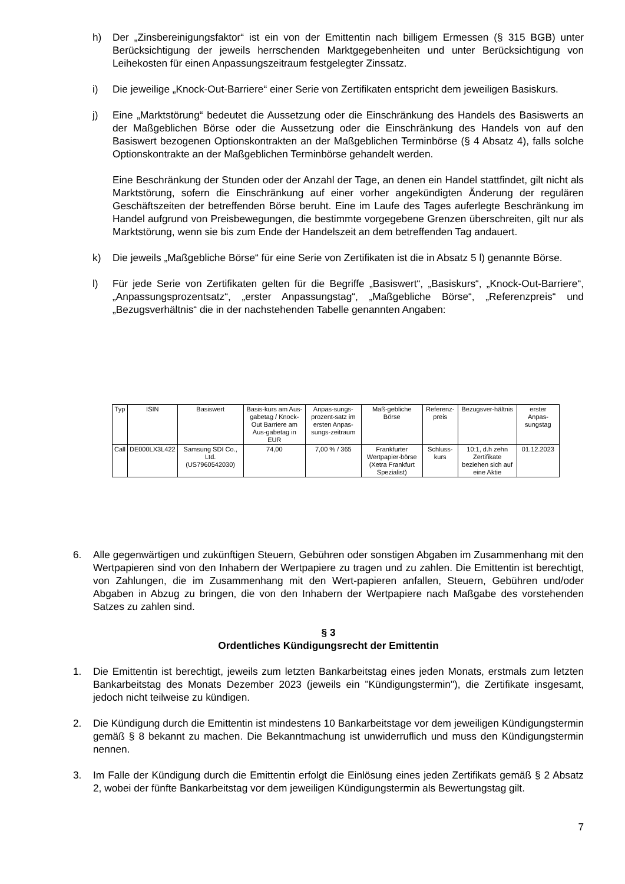h) Der „Zinsbereinigungsfaktor“ ist ein von der Emittentin nach billigem Ermessen (§ 315 BGB) unter Berücksichtigung der jeweils herrschenden Marktgegebenheiten und unter Berücksichtigung von Leihekosten für einen Anpassungszeitraum festgelegter Zinssatz.
i) Die jeweilige „Knock-Out-Barriere“ einer Serie von Zertifikaten entspricht dem jeweiligen Basiskurs.
j) Eine „Marktstörung“ bedeutet die Aussetzung oder die Einschränkung des Handels des Basiswerts an der Maßgeblichen Börse oder die Aussetzung oder die Einschränkung des Handels von auf den Basiswert bezogenen Optionskontrakten an der Maßgeblichen Terminbörse (§ 4 Absatz 4), falls solche Optionskontrakte an der Maßgeblichen Terminbörse gehandelt werden.
Eine Beschränkung der Stunden oder der Anzahl der Tage, an denen ein Handel stattfindet, gilt nicht als Marktstörung, sofern die Einschränkung auf einer vorher angekündigten Änderung der regulären Geschäftszeiten der betreffenden Börse beruht. Eine im Laufe des Tages auferlegte Beschränkung im Handel aufgrund von Preisbewegungen, die bestimmte vorgegebene Grenzen überschreiten, gilt nur als Marktstörung, wenn sie bis zum Ende der Handelszeit an dem betreffenden Tag andauert.
k) Die jeweils „Maßgebliche Börse“ für eine Serie von Zertifikaten ist die in Absatz 5 l) genannte Börse.
l) Für jede Serie von Zertifikaten gelten für die Begriffe „Basiswert“, „Basiskurs“, „Knock-Out-Barriere“, „Anpassungsprozentsatz“, „erster Anpassungstag“, „Maßgebliche Börse“, „Referenzpreis“ und „Bezugsverhältnis“ die in der nachstehenden Tabelle genannten Angaben:
| Typ | ISIN | Basiswert | Basis-kurs am Aus-gabetag / Knock-Out Barriere am Aus-gabetag in EUR | Anpas-sungs-prozent-satz im ersten Anpas-sungs-zeitraum | Maß-gebliche Börse | Referenz-preis | Bezugsver-hältnis | erster Anpas-sungstag |
| --- | --- | --- | --- | --- | --- | --- | --- | --- |
| Call | DE000LX3L422 | Samsung SDI Co., Ltd. (US7960542030) | 74,00 | 7,00 % / 365 | Frankfurter Wertpapier-börse (Xetra Frankfurt Spezialist) | Schluss-kurs | 10:1, d.h zehn Zertifikate beziehen sich auf eine Aktie | 01.12.2023 |
6. Alle gegenwärtigen und zukünftigen Steuern, Gebühren oder sonstigen Abgaben im Zusammenhang mit den Wertpapieren sind von den Inhabern der Wertpapiere zu tragen und zu zahlen. Die Emittentin ist berechtigt, von Zahlungen, die im Zusammenhang mit den Wert-papieren anfallen, Steuern, Gebühren und/oder Abgaben in Abzug zu bringen, die von den Inhabern der Wertpapiere nach Maßgabe des vorstehenden Satzes zu zahlen sind.
§ 3
Ordentliches Kündigungsrecht der Emittentin
1. Die Emittentin ist berechtigt, jeweils zum letzten Bankarbeitstag eines jeden Monats, erstmals zum letzten Bankarbeitstag des Monats Dezember 2023 (jeweils ein "Kündigungstermin"), die Zertifikate insgesamt, jedoch nicht teilweise zu kündigen.
2. Die Kündigung durch die Emittentin ist mindestens 10 Bankarbeitstage vor dem jeweiligen Kündigungstermin gemäß § 8 bekannt zu machen. Die Bekanntmachung ist unwiderruflich und muss den Kündigungstermin nennen.
3. Im Falle der Kündigung durch die Emittentin erfolgt die Einlösung eines jeden Zertifikats gemäß § 2 Absatz 2, wobei der fünfte Bankarbeitstag vor dem jeweiligen Kündigungstermin als Bewertungstag gilt.
7